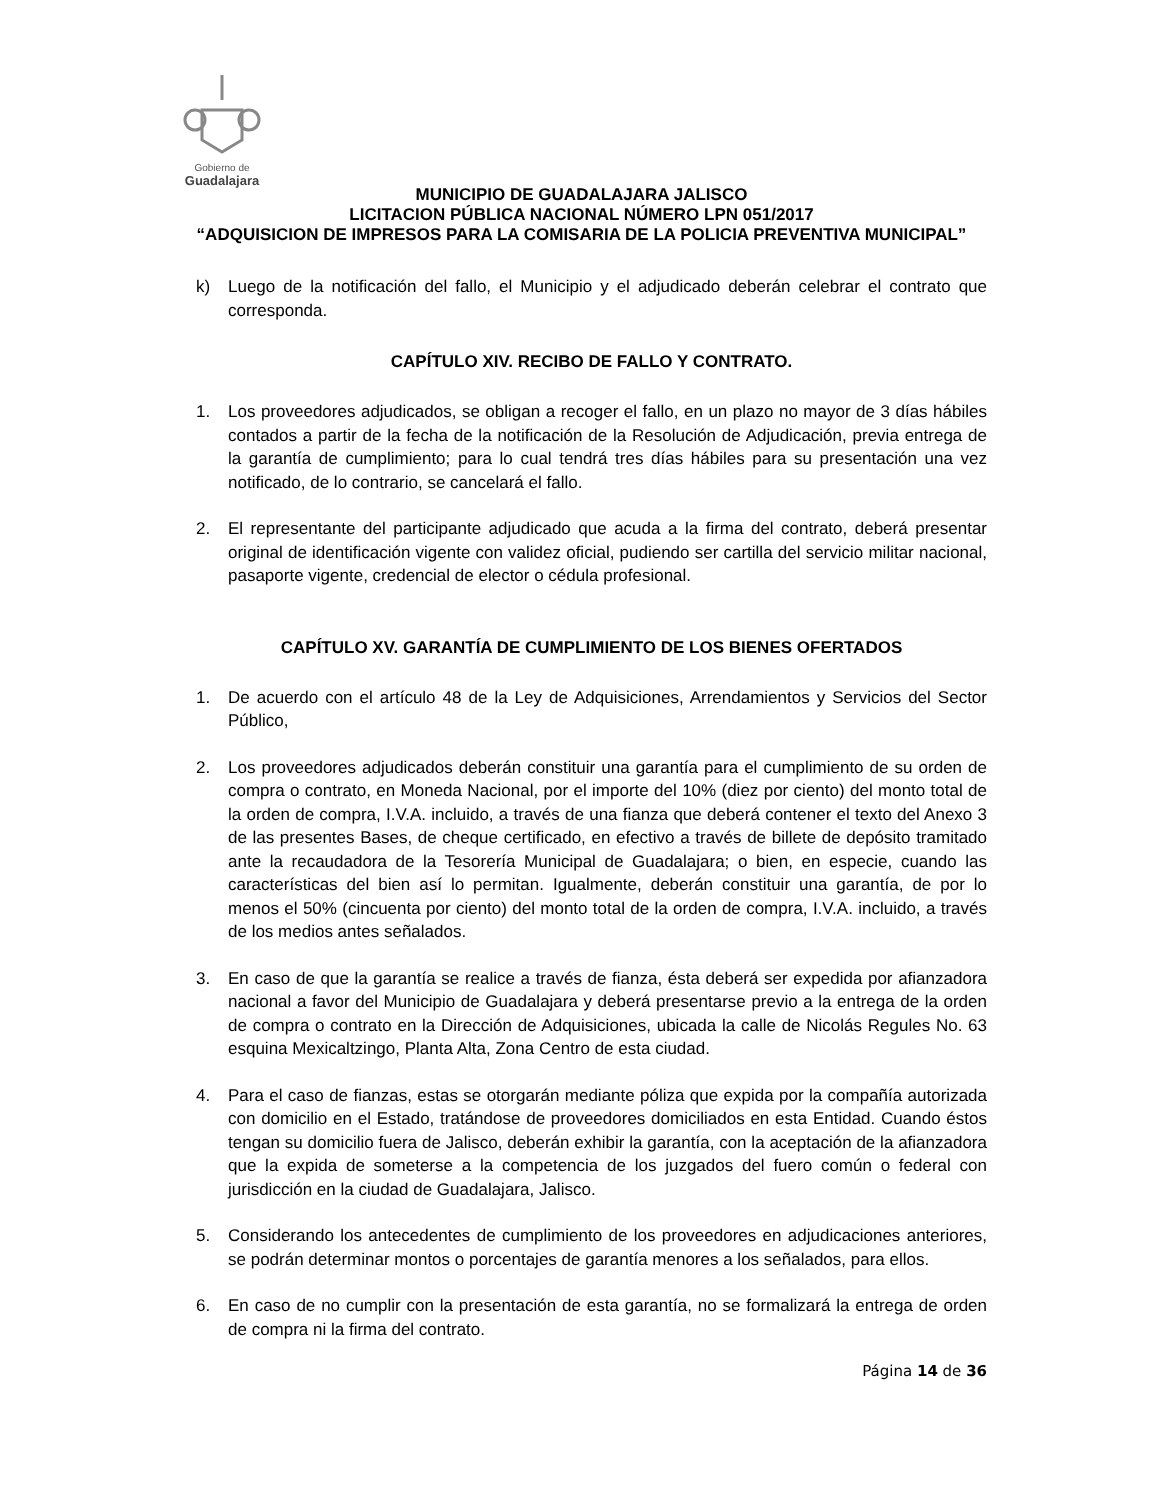Gobierno de
Guadalajara
MUNICIPIO DE GUADALAJARA JALISCO
LICITACION PÚBLICA NACIONAL NÚMERO LPN 051/2017
“ADQUISICION DE IMPRESOS PARA LA COMISARIA DE LA POLICIA PREVENTIVA MUNICIPAL”
k) Luego de la notificación del fallo, el Municipio y el adjudicado deberán celebrar el contrato que corresponda.
CAPÍTULO XIV. RECIBO DE FALLO Y CONTRATO.
1. Los proveedores adjudicados, se obligan a recoger el fallo, en un plazo no mayor de 3 días hábiles contados a partir de la fecha de la notificación de la Resolución de Adjudicación, previa entrega de la garantía de cumplimiento; para lo cual tendrá tres días hábiles para su presentación una vez notificado, de lo contrario, se cancelará el fallo.
2. El representante del participante adjudicado que acuda a la firma del contrato, deberá presentar original de identificación vigente con validez oficial, pudiendo ser cartilla del servicio militar nacional, pasaporte vigente, credencial de elector o cédula profesional.
CAPÍTULO XV. GARANTÍA DE CUMPLIMIENTO DE LOS BIENES OFERTADOS
1. De acuerdo con el artículo 48 de la Ley de Adquisiciones, Arrendamientos y Servicios del Sector Público,
2. Los proveedores adjudicados deberán constituir una garantía para el cumplimiento de su orden de compra o contrato, en Moneda Nacional, por el importe del 10% (diez por ciento) del monto total de la orden de compra, I.V.A. incluido, a través de una fianza que deberá contener el texto del Anexo 3 de las presentes Bases, de cheque certificado, en efectivo a través de billete de depósito tramitado ante la recaudadora de la Tesorería Municipal de Guadalajara; o bien, en especie, cuando las características del bien así lo permitan. Igualmente, deberán constituir una garantía, de por lo menos el 50% (cincuenta por ciento) del monto total de la orden de compra, I.V.A. incluido, a través de los medios antes señalados.
3. En caso de que la garantía se realice a través de fianza, ésta deberá ser expedida por afianzadora nacional a favor del Municipio de Guadalajara y deberá presentarse previo a la entrega de la orden de compra o contrato en la Dirección de Adquisiciones, ubicada la calle de Nicolás Regules No. 63 esquina Mexicaltzingo, Planta Alta, Zona Centro de esta ciudad.
4. Para el caso de fianzas, estas se otorgarán mediante póliza que expida por la compañía autorizada con domicilio en el Estado, tratándose de proveedores domiciliados en esta Entidad. Cuando éstos tengan su domicilio fuera de Jalisco, deberán exhibir la garantía, con la aceptación de la afianzadora que la expida de someterse a la competencia de los juzgados del fuero común o federal con jurisdicción en la ciudad de Guadalajara, Jalisco.
5. Considerando los antecedentes de cumplimiento de los proveedores en adjudicaciones anteriores, se podrán determinar montos o porcentajes de garantía menores a los señalados, para ellos.
6. En caso de no cumplir con la presentación de esta garantía, no se formalizará la entrega de orden de compra ni la firma del contrato.
Página 14 de 36